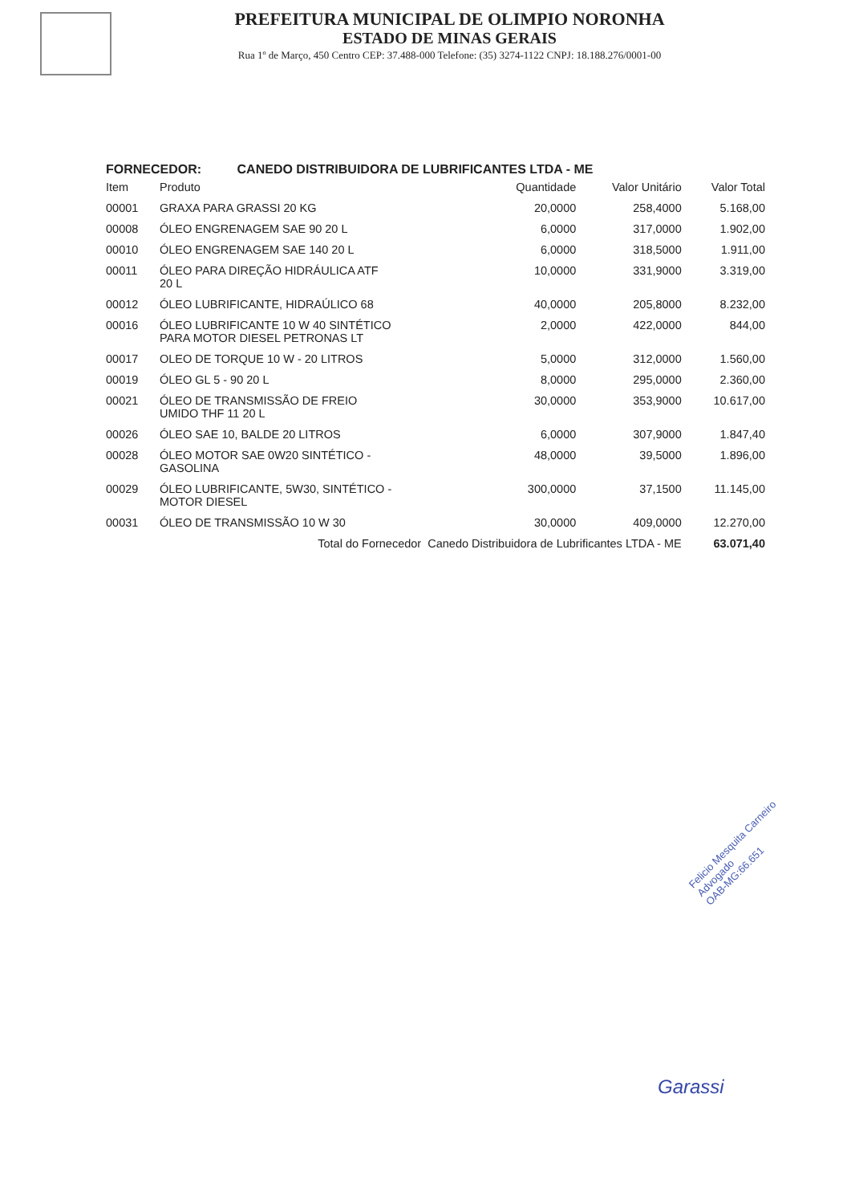PREFEITURA MUNICIPAL DE OLIMPIO NORONHA
ESTADO DE MINAS GERAIS
Rua 1º de Março, 450 Centro CEP: 37.488-000 Telefone: (35) 3274-1122 CNPJ: 18.188.276/0001-00
FORNECEDOR: CANEDO DISTRIBUIDORA DE LUBRIFICANTES LTDA - ME
| Item | Produto | Quantidade | Valor Unitário | Valor Total |
| --- | --- | --- | --- | --- |
| 00001 | GRAXA PARA GRASSI 20 KG | 20,0000 | 258,4000 | 5.168,00 |
| 00008 | ÓLEO ENGRENAGEM SAE 90 20 L | 6,0000 | 317,0000 | 1.902,00 |
| 00010 | ÓLEO ENGRENAGEM SAE 140 20 L | 6,0000 | 318,5000 | 1.911,00 |
| 00011 | ÓLEO PARA DIREÇÃO HIDRÁULICA ATF 20 L | 10,0000 | 331,9000 | 3.319,00 |
| 00012 | ÓLEO LUBRIFICANTE, HIDRAÚLICO 68 | 40,0000 | 205,8000 | 8.232,00 |
| 00016 | ÓLEO LUBRIFICANTE 10 W 40 SINTÉTICO PARA MOTOR DIESEL PETRONAS LT | 2,0000 | 422,0000 | 844,00 |
| 00017 | OLEO DE TORQUE 10 W - 20 LITROS | 5,0000 | 312,0000 | 1.560,00 |
| 00019 | ÓLEO GL 5 - 90 20 L | 8,0000 | 295,0000 | 2.360,00 |
| 00021 | ÓLEO DE TRANSMISSÃO DE FREIO UMIDO THF 11 20 L | 30,0000 | 353,9000 | 10.617,00 |
| 00026 | ÓLEO SAE 10, BALDE 20 LITROS | 6,0000 | 307,9000 | 1.847,40 |
| 00028 | ÓLEO MOTOR SAE 0W20 SINTÉTICO - GASOLINA | 48,0000 | 39,5000 | 1.896,00 |
| 00029 | ÓLEO LUBRIFICANTE, 5W30, SINTÉTICO - MOTOR DIESEL | 300,0000 | 37,1500 | 11.145,00 |
| 00031 | ÓLEO DE TRANSMISSÃO 10 W 30 | 30,0000 | 409,0000 | 12.270,00 |
| Total do Fornecedor Canedo Distribuidora de Lubrificantes LTDA - ME | | | | 63.071,40 |
Felicio Mesquita Carneiro
Advogado
OAB-MG:66.651
Garassi